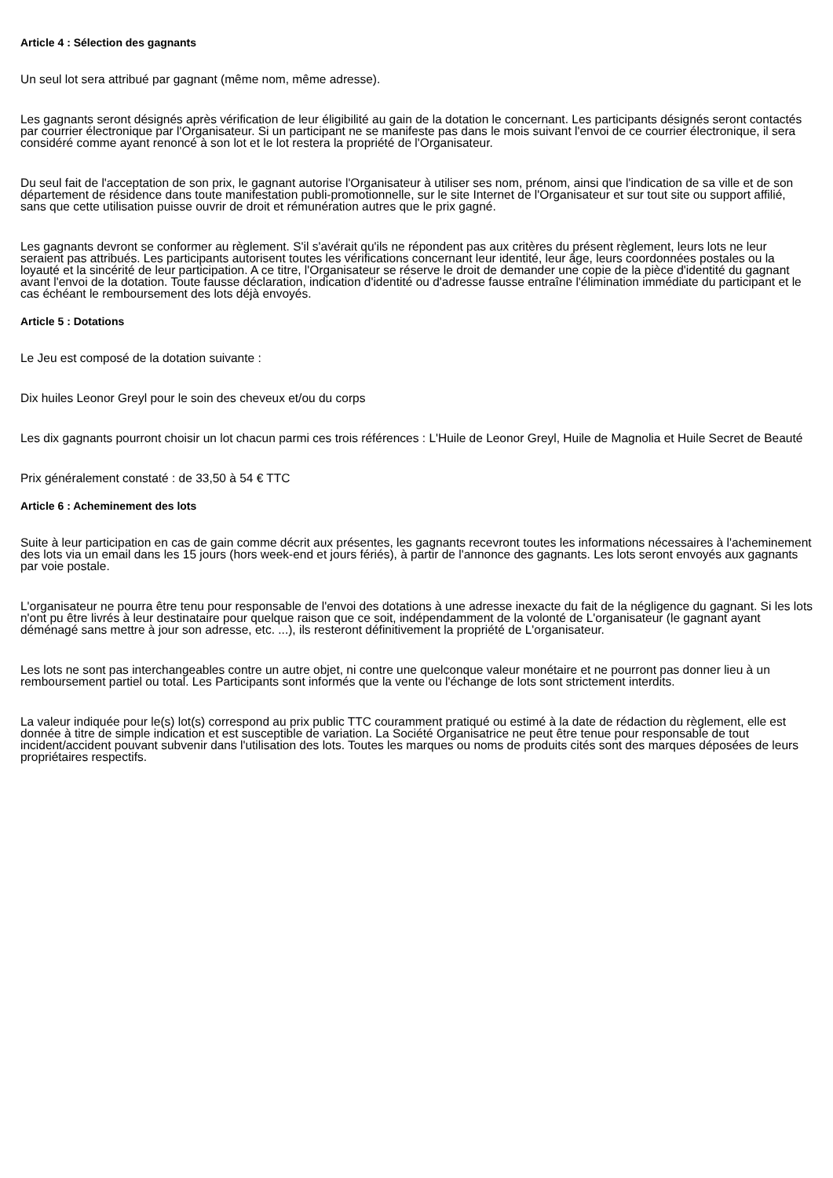Article 4 : Sélection des gagnants
Un seul lot sera attribué par gagnant (même nom, même adresse).
Les gagnants seront désignés après vérification de leur éligibilité au gain de la dotation le concernant. Les participants désignés seront contactés par courrier électronique par l'Organisateur. Si un participant ne se manifeste pas dans le mois suivant l'envoi de ce courrier électronique, il sera considéré comme ayant renoncé à son lot et le lot restera la propriété de l'Organisateur.
Du seul fait de l'acceptation de son prix, le gagnant autorise l'Organisateur à utiliser ses nom, prénom, ainsi que l'indication de sa ville et de son département de résidence dans toute manifestation publi-promotionnelle, sur le site Internet de l'Organisateur et sur tout site ou support affilié, sans que cette utilisation puisse ouvrir de droit et rémunération autres que le prix gagné.
Les gagnants devront se conformer au règlement. S'il s'avérait qu'ils ne répondent pas aux critères du présent règlement, leurs lots ne leur seraient pas attribués. Les participants autorisent toutes les vérifications concernant leur identité, leur âge, leurs coordonnées postales ou la loyauté et la sincérité de leur participation. A ce titre, l'Organisateur se réserve le droit de demander une copie de la pièce d'identité du gagnant avant l'envoi de la dotation. Toute fausse déclaration, indication d'identité ou d'adresse fausse entraîne l'élimination immédiate du participant et le cas échéant le remboursement des lots déjà envoyés.
Article 5 : Dotations
Le Jeu est composé de la dotation suivante :
Dix huiles Leonor Greyl pour le soin des cheveux et/ou du corps
Les dix gagnants pourront choisir un lot chacun parmi ces trois références : L'Huile de Leonor Greyl, Huile de Magnolia et Huile Secret de Beauté
Prix généralement constaté : de 33,50 à 54 € TTC
Article 6 : Acheminement des lots
Suite à leur participation en cas de gain comme décrit aux présentes, les gagnants recevront toutes les informations nécessaires à l'acheminement des lots via un email dans les 15 jours (hors week-end et jours fériés), à partir de l'annonce des gagnants. Les lots seront envoyés aux gagnants par voie postale.
L'organisateur ne pourra être tenu pour responsable de l'envoi des dotations à une adresse inexacte du fait de la négligence du gagnant. Si les lots n'ont pu être livrés à leur destinataire pour quelque raison que ce soit, indépendamment de la volonté de L'organisateur (le gagnant ayant déménagé sans mettre à jour son adresse, etc. ...), ils resteront définitivement la propriété de L'organisateur.
Les lots ne sont pas interchangeables contre un autre objet, ni contre une quelconque valeur monétaire et ne pourront pas donner lieu à un remboursement partiel ou total. Les Participants sont informés que la vente ou l'échange de lots sont strictement interdits.
La valeur indiquée pour le(s) lot(s) correspond au prix public TTC couramment pratiqué ou estimé à la date de rédaction du règlement, elle est donnée à titre de simple indication et est susceptible de variation. La Société Organisatrice ne peut être tenue pour responsable de tout incident/accident pouvant subvenir dans l'utilisation des lots. Toutes les marques ou noms de produits cités sont des marques déposées de leurs propriétaires respectifs.